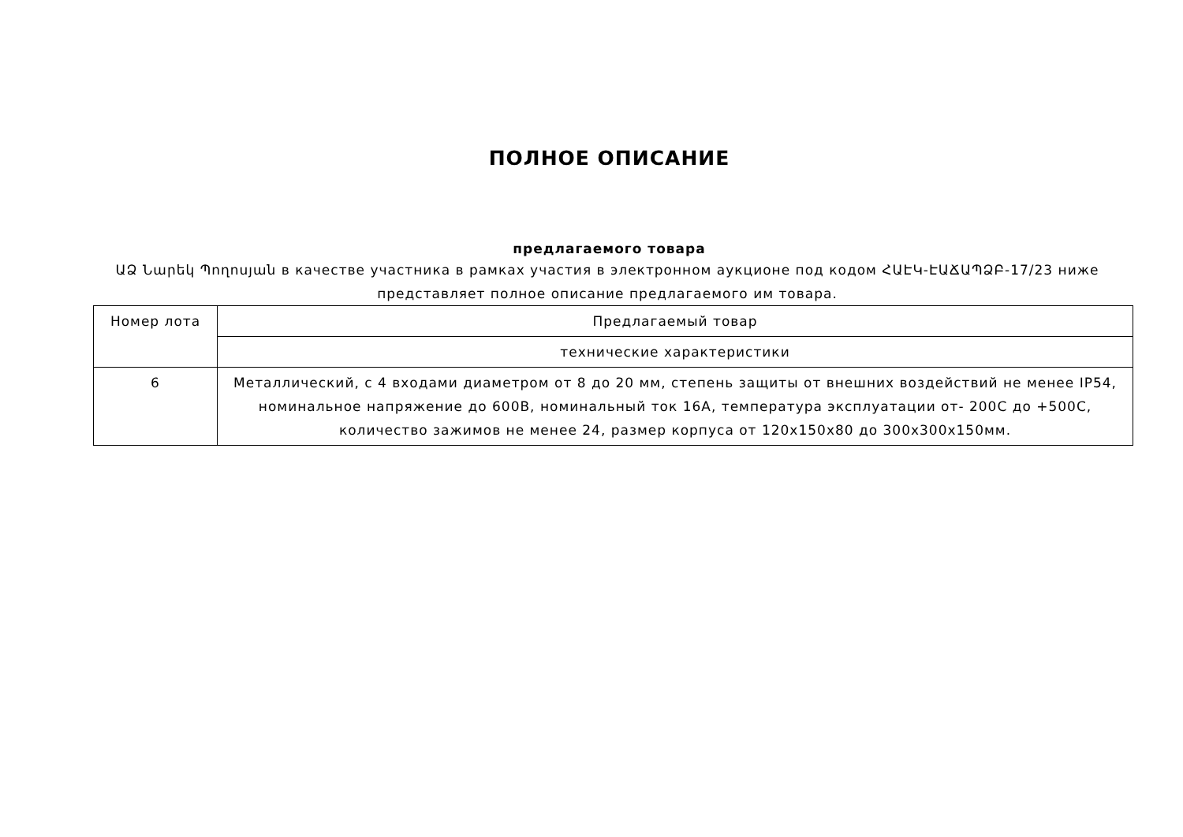ПОЛНОЕ ОПИСАНИЕ
предлагаемого товара
ԱՁ Նարեկ Պողոսյան в качестве участника в рамках участия в электронном аукционе под кодом ՀԱԷԿ-ԷԱՃԱՊՁԲ-17/23 ниже представляет полное описание предлагаемого им товара.
| Номер лота | Предлагаемый товар |
| | технические характеристики |
| 6 | Металлический, с 4 входами диаметром от 8 до 20 мм, степень защиты от внешних воздействий не менее IP54, номинальное напряжение до 600В, номинальный ток 16А, температура эксплуатации от- 200С до +500С, количество зажимов не менее 24, размер корпуса от 120х150х80 до 300х300х150мм. |